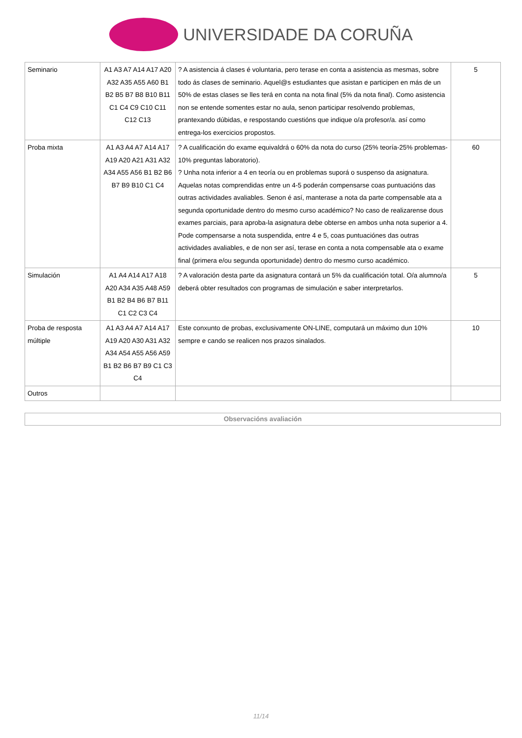UNIVERSIDADE DA CORUÑA
| Seminario | A1 A3 A7 A14 A17 A20 A32 A35 A55 A60 B1 B2 B5 B7 B8 B10 B11 C1 C4 C9 C10 C11 C12 C13 | ? A asistencia á clases é voluntaria, pero terase en conta a asistencia as mesmas, sobre todo ás clases de seminario. Aquel@s estudiantes que asistan e participen en más de un 50% de estas clases se lles terá en conta na nota final (5% da nota final). Como asistencia non se entende somentes estar no aula, senon participar resolvendo problemas, prantexando dúbidas, e respostando cuestións que indique o/a profesor/a. así como entrega-los exercicios propostos. | 5 |
| Proba mixta | A1 A3 A4 A7 A14 A17 A19 A20 A21 A31 A32 A34 A55 A56 B1 B2 B6 B7 B9 B10 C1 C4 | ? A cualificación do exame equivaldrá o 60% da nota do curso (25% teoría-25% problemas-10% preguntas laboratorio). ? Unha nota inferior a 4 en teoría ou en problemas suporá o suspenso da asignatura. Aquelas notas comprendidas entre un 4-5 poderán compensarse coas puntuacións das outras actividades avaliables. Senon é así, manterase a nota da parte compensable ata a segunda oportunidade dentro do mesmo curso académico? No caso de realizarense dous exames parciais, para aproba-la asignatura debe obterse en ambos unha nota superior a 4. Pode compensarse a nota suspendida, entre 4 e 5, coas puntuaciónes das outras actividades avaliables, e de non ser así, terase en conta a nota compensable ata o exame final (primera e/ou segunda oportunidade) dentro do mesmo curso académico. | 60 |
| Simulación | A1 A4 A14 A17 A18 A20 A34 A35 A48 A59 B1 B2 B4 B6 B7 B11 C1 C2 C3 C4 | ? A valoración desta parte da asignatura contará un 5% da cualificación total. O/a alumno/a deberá obter resultados con programas de simulación e saber interpretarlos. | 5 |
| Proba de resposta múltiple | A1 A3 A4 A7 A14 A17 A19 A20 A30 A31 A32 A34 A54 A55 A56 A59 B1 B2 B6 B7 B9 C1 C3 C4 | Este conxunto de probas, exclusivamente ON-LINE, computará un máximo dun 10% sempre e cando se realicen nos prazos sinalados. | 10 |
| Outros | | | |
Observacións avaliación
11/14